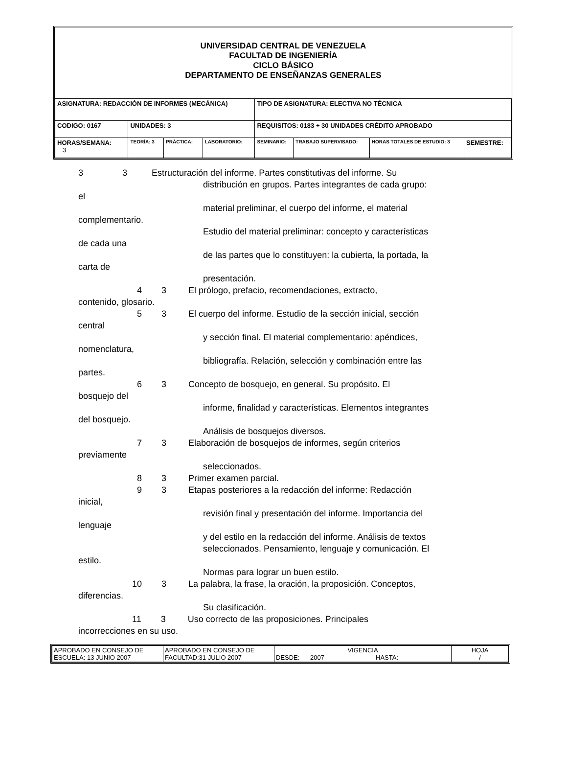UNIVERSIDAD CENTRAL DE VENEZUELA
FACULTAD DE INGENIERÍA
CICLO BÁSICO
DEPARTAMENTO DE ENSEÑANZAS GENERALES
| ASIGNATURA: REDACCIÓN DE INFORMES (MECÁNICA) | | | | TIPO DE ASIGNATURA: ELECTIVA NO TÉCNICA | | | |
| CODIGO: 0167 | UNIDADES: 3 | | | REQUISITOS: 0183 + 30 UNIDADES CRÉDITO APROBADO | | | |
| HORAS/SEMANA: 3 | TEORÍA: 3 | PRÁCTICA: | LABORATORIO: | SEMINARIO: | TRABAJO SUPERVISADO: | HORAS TOTALES DE ESTUDIO: 3 | SEMESTRE: |
3 3 Estructuración del informe. Partes constitutivas del informe. Su
distribución en grupos. Partes integrantes de cada grupo:
el
material preliminar, el cuerpo del informe, el material
complementario.
Estudio del material preliminar: concepto y características
de cada una
de las partes que lo constituyen: la cubierta, la portada, la
carta de
presentación.
4 3 El prólogo, prefacio, recomendaciones, extracto,
contenido, glosario.
5 3 El cuerpo del informe. Estudio de la sección inicial, sección
central
y sección final. El material complementario: apéndices,
nomenclatura,
bibliografía. Relación, selección y combinación entre las
partes.
6 3 Concepto de bosquejo, en general. Su propósito. El
bosquejo del
informe, finalidad y características. Elementos integrantes
del bosquejo.
Análisis de bosquejos diversos.
7 3 Elaboración de bosquejos de informes, según criterios
previamente
seleccionados.
8 3 Primer examen parcial.
9 3 Etapas posteriores a la redacción del informe: Redacción
inicial,
revisión final y presentación del informe. Importancia del
lenguaje
y del estilo en la redacción del informe. Análisis de textos
seleccionados. Pensamiento, lenguaje y comunicación. El
estilo.
Normas para lograr un buen estilo.
10 3 La palabra, la frase, la oración, la proposición. Conceptos,
diferencias.
Su clasificación.
11 3 Uso correcto de las proposiciones. Principales
incorrecciones en su uso.
| APROBADO EN CONSEJO DE ESCUELA: 13 JUNIO 2007 | APROBADO EN CONSEJO DE FACULTAD:31 JULIO 2007 | VIGENCIA DESDE: 2007 HASTA: | HOJA / |